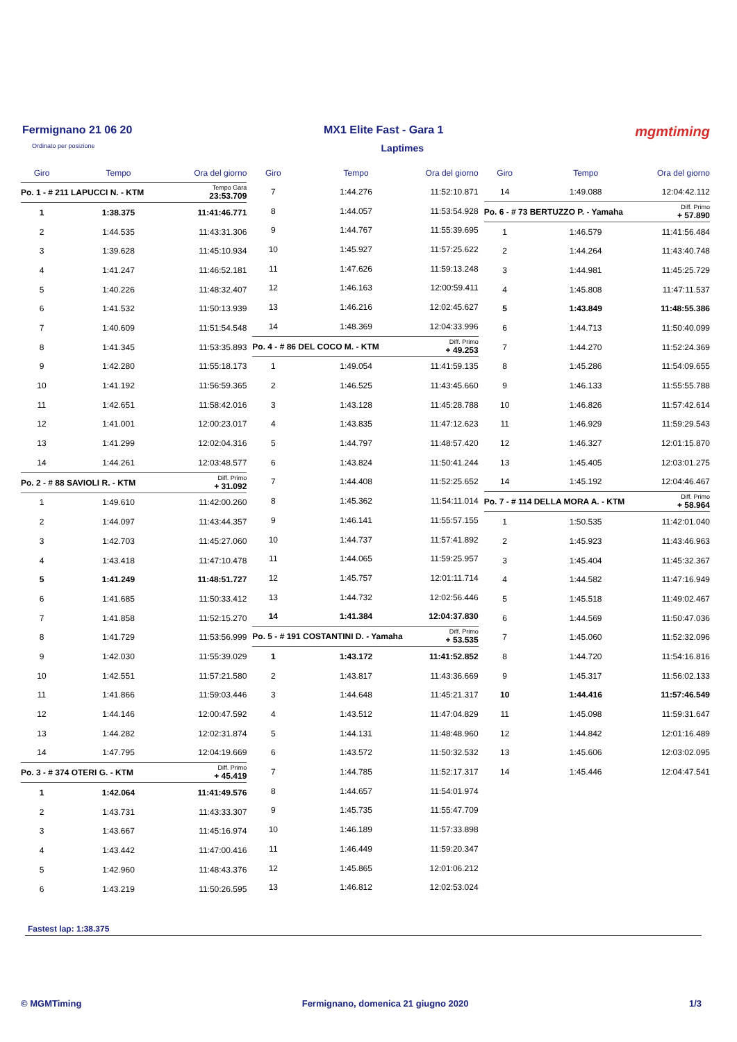Fermignano 21 06 20 MX1 Elite Fast - Gara 1 mgmtiming
Ordinato per posizione Laptimes
| Giro | Tempo | Ora del giorno |
| --- | --- | --- |
| Po. 1 - # 211 LAPUCCI N. - KTM | | Tempo Gara 23:53.709 |
| 1 | 1:38.375 | 11:41:46.771 |
| 2 | 1:44.535 | 11:43:31.306 |
| 3 | 1:39.628 | 11:45:10.934 |
| 4 | 1:41.247 | 11:46:52.181 |
| 5 | 1:40.226 | 11:48:32.407 |
| 6 | 1:41.532 | 11:50:13.939 |
| 7 | 1:40.609 | 11:51:54.548 |
| 8 | 1:41.345 | 11:53:35.893 |
| 9 | 1:42.280 | 11:55:18.173 |
| 10 | 1:41.192 | 11:56:59.365 |
| 11 | 1:42.651 | 11:58:42.016 |
| 12 | 1:41.001 | 12:00:23.017 |
| 13 | 1:41.299 | 12:02:04.316 |
| 14 | 1:44.261 | 12:03:48.577 |
| Po. 2 - # 88 SAVIOLI R. - KTM | | Diff. Primo + 31.092 |
| 1 | 1:49.610 | 11:42:00.260 |
| 2 | 1:44.097 | 11:43:44.357 |
| 3 | 1:42.703 | 11:45:27.060 |
| 4 | 1:43.418 | 11:47:10.478 |
| 5 | 1:41.249 | 11:48:51.727 |
| 6 | 1:41.685 | 11:50:33.412 |
| 7 | 1:41.858 | 11:52:15.270 |
| 8 | 1:41.729 | 11:53:56.999 |
| 9 | 1:42.030 | 11:55:39.029 |
| 10 | 1:42.551 | 11:57:21.580 |
| 11 | 1:41.866 | 11:59:03.446 |
| 12 | 1:44.146 | 12:00:47.592 |
| 13 | 1:44.282 | 12:02:31.874 |
| 14 | 1:47.795 | 12:04:19.669 |
| Po. 3 - # 374 OTERI G. - KTM | | Diff. Primo + 45.419 |
| 1 | 1:42.064 | 11:41:49.576 |
| 2 | 1:43.731 | 11:43:33.307 |
| 3 | 1:43.667 | 11:45:16.974 |
| 4 | 1:43.442 | 11:47:00.416 |
| 5 | 1:42.960 | 11:48:43.376 |
| 6 | 1:43.219 | 11:50:26.595 |
| Giro | Tempo | Ora del giorno |
| --- | --- | --- |
| 7 | 1:44.276 | 11:52:10.871 |
| 8 | 1:44.057 | 11:53:54.928 |
| 9 | 1:44.767 | 11:55:39.695 |
| 10 | 1:45.927 | 11:57:25.622 |
| 11 | 1:47.626 | 11:59:13.248 |
| 12 | 1:46.163 | 12:00:59.411 |
| 13 | 1:46.216 | 12:02:45.627 |
| 14 | 1:48.369 | 12:04:33.996 |
| Po. 4 - # 86 DEL COCO M. - KTM | | Diff. Primo + 49.253 |
| 1 | 1:49.054 | 11:41:59.135 |
| 2 | 1:46.525 | 11:43:45.660 |
| 3 | 1:43.128 | 11:45:28.788 |
| 4 | 1:43.835 | 11:47:12.623 |
| 5 | 1:44.797 | 11:48:57.420 |
| 6 | 1:43.824 | 11:50:41.244 |
| 7 | 1:44.408 | 11:52:25.652 |
| 8 | 1:45.362 | 11:54:11.014 |
| 9 | 1:46.141 | 11:55:57.155 |
| 10 | 1:44.737 | 11:57:41.892 |
| 11 | 1:44.065 | 11:59:25.957 |
| 12 | 1:45.757 | 12:01:11.714 |
| 13 | 1:44.732 | 12:02:56.446 |
| 14 | 1:41.384 | 12:04:37.830 |
| Po. 5 - # 191 COSTANTINI D. - Yamaha | | Diff. Primo + 53.535 |
| 1 | 1:43.172 | 11:41:52.852 |
| 2 | 1:43.817 | 11:43:36.669 |
| 3 | 1:44.648 | 11:45:21.317 |
| 4 | 1:43.512 | 11:47:04.829 |
| 5 | 1:44.131 | 11:48:48.960 |
| 6 | 1:43.572 | 11:50:32.532 |
| 7 | 1:44.785 | 11:52:17.317 |
| 8 | 1:44.657 | 11:54:01.974 |
| 9 | 1:45.735 | 11:55:47.709 |
| 10 | 1:46.189 | 11:57:33.898 |
| 11 | 1:46.449 | 11:59:20.347 |
| 12 | 1:45.865 | 12:01:06.212 |
| 13 | 1:46.812 | 12:02:53.024 |
| Giro | Tempo | Ora del giorno |
| --- | --- | --- |
| 14 | 1:49.088 | 12:04:42.112 |
| Po. 6 - # 73 BERTUZZO P. - Yamaha | | Diff. Primo + 57.890 |
| 1 | 1:46.579 | 11:41:56.484 |
| 2 | 1:44.264 | 11:43:40.748 |
| 3 | 1:44.981 | 11:45:25.729 |
| 4 | 1:45.808 | 11:47:11.537 |
| 5 | 1:43.849 | 11:48:55.386 |
| 6 | 1:44.713 | 11:50:40.099 |
| 7 | 1:44.270 | 11:52:24.369 |
| 8 | 1:45.286 | 11:54:09.655 |
| 9 | 1:46.133 | 11:55:55.788 |
| 10 | 1:46.826 | 11:57:42.614 |
| 11 | 1:46.929 | 11:59:29.543 |
| 12 | 1:46.327 | 12:01:15.870 |
| 13 | 1:45.405 | 12:03:01.275 |
| 14 | 1:45.192 | 12:04:46.467 |
| Po. 7 - # 114 DELLA MORA A. - KTM | | Diff. Primo + 58.964 |
| 1 | 1:50.535 | 11:42:01.040 |
| 2 | 1:45.923 | 11:43:46.963 |
| 3 | 1:45.404 | 11:45:32.367 |
| 4 | 1:44.582 | 11:47:16.949 |
| 5 | 1:45.518 | 11:49:02.467 |
| 6 | 1:44.569 | 11:50:47.036 |
| 7 | 1:45.060 | 11:52:32.096 |
| 8 | 1:44.720 | 11:54:16.816 |
| 9 | 1:45.317 | 11:56:02.133 |
| 10 | 1:44.416 | 11:57:46.549 |
| 11 | 1:45.098 | 11:59:31.647 |
| 12 | 1:44.842 | 12:01:16.489 |
| 13 | 1:45.606 | 12:03:02.095 |
| 14 | 1:45.446 | 12:04:47.541 |
Fastest lap: 1:38.375
© MGMTiming Fermignano, domenica 21 giugno 2020 1/3